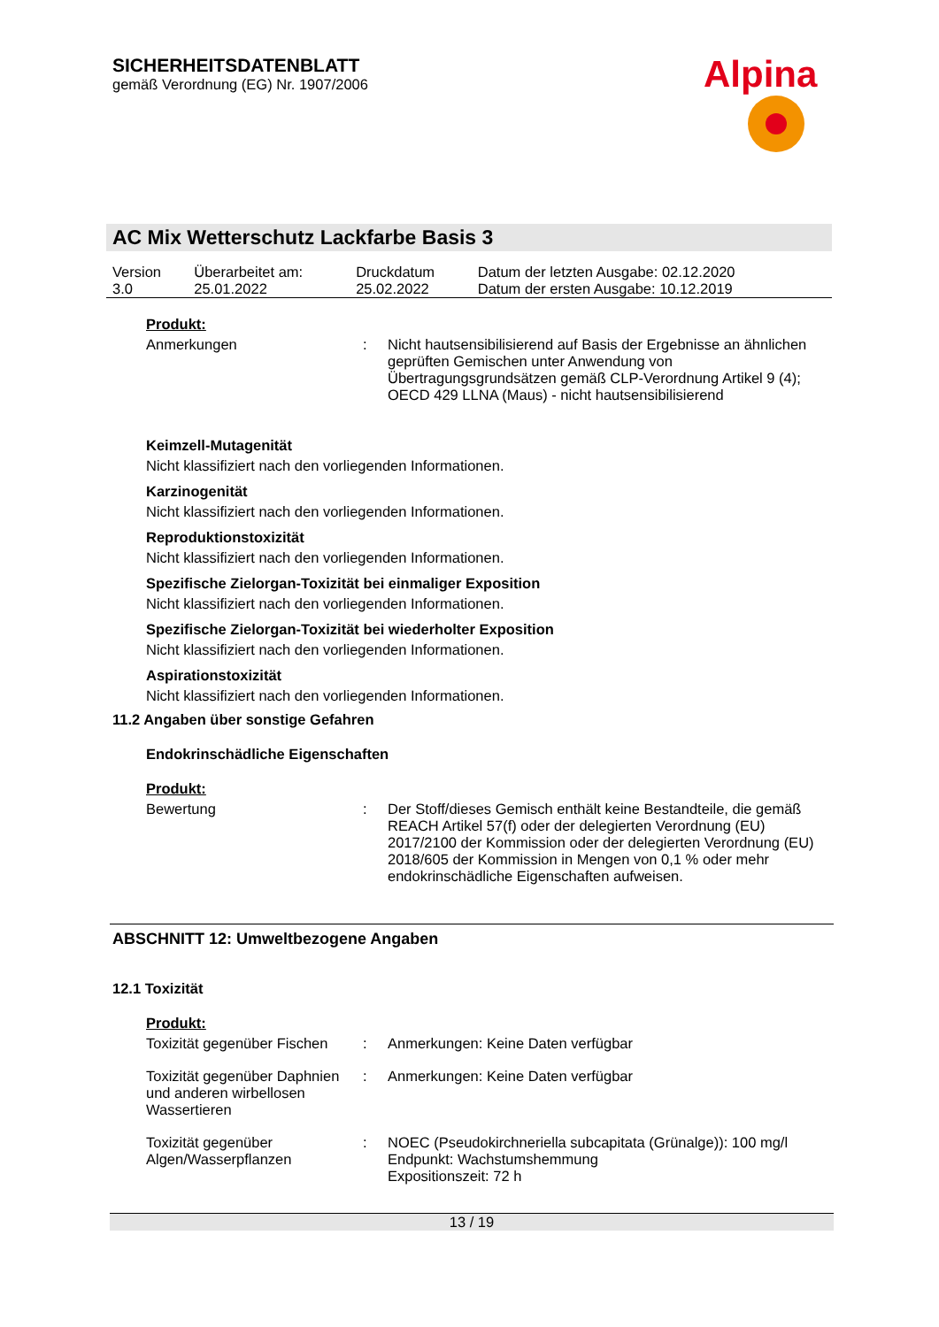SICHERHEITSDATENBLATT
gemäß Verordnung (EG) Nr. 1907/2006
Alpina
AC Mix Wetterschutz Lackfarbe Basis 3
| Version 3.0 | Überarbeitet am: 25.01.2022 | Druckdatum 25.02.2022 | Datum der letzten Ausgabe: 02.12.2020 Datum der ersten Ausgabe: 10.12.2019 |
Produkt:
| Anmerkungen | : | Nicht hautsensibilisierend auf Basis der Ergebnisse an ähnlichen geprüften Gemischen unter Anwendung von Übertragungsgrundsätzen gemäß CLP-Verordnung Artikel 9 (4); OECD 429 LLNA (Maus) - nicht hautsensibilisierend |
Keimzell-Mutagenität
Nicht klassifiziert nach den vorliegenden Informationen.
Karzinogenität
Nicht klassifiziert nach den vorliegenden Informationen.
Reproduktionstoxizität
Nicht klassifiziert nach den vorliegenden Informationen.
Spezifische Zielorgan-Toxizität bei einmaliger Exposition
Nicht klassifiziert nach den vorliegenden Informationen.
Spezifische Zielorgan-Toxizität bei wiederholter Exposition
Nicht klassifiziert nach den vorliegenden Informationen.
Aspirationstoxizität
Nicht klassifiziert nach den vorliegenden Informationen.
11.2 Angaben über sonstige Gefahren
Endokrinschädliche Eigenschaften
Produkt:
| Bewertung | : | Der Stoff/dieses Gemisch enthält keine Bestandteile, die gemäß REACH Artikel 57(f) oder der delegierten Verordnung (EU) 2017/2100 der Kommission oder der delegierten Verordnung (EU) 2018/605 der Kommission in Mengen von 0,1 % oder mehr endokrinschädliche Eigenschaften aufweisen. |
ABSCHNITT 12: Umweltbezogene Angaben
12.1 Toxizität
Produkt:
| Toxizität gegenüber Fischen | : | Anmerkungen: Keine Daten verfügbar |
| Toxizität gegenüber Daphnien und anderen wirbellosen Wassertieren | : | Anmerkungen: Keine Daten verfügbar |
| Toxizität gegenüber Algen/Wasserpflanzen | : | NOEC (Pseudokirchneriella subcapitata (Grünalge)): 100 mg/l Endpunkt: Wachstumshemmung Expositionszeit: 72 h |
13 / 19